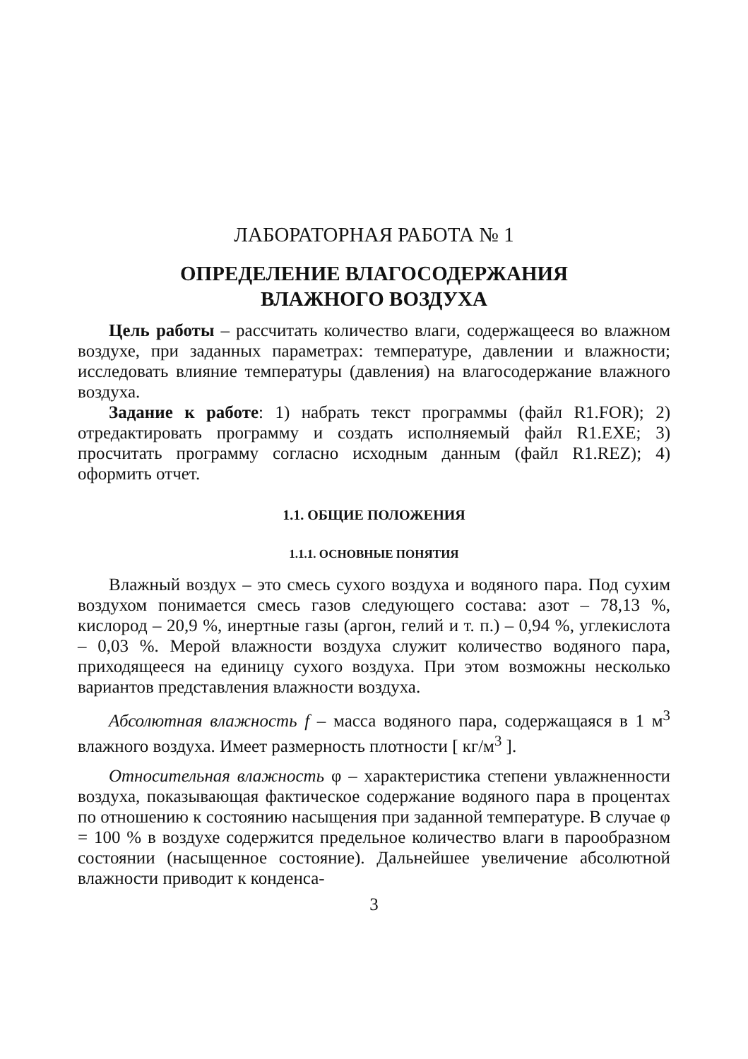ЛАБОРАТОРНАЯ РАБОТА № 1
ОПРЕДЕЛЕНИЕ ВЛАГОСОДЕРЖАНИЯ
ВЛАЖНОГО ВОЗДУХА
Цель работы – рассчитать количество влаги, содержащееся во влажном воздухе, при заданных параметрах: температуре, давлении и влажности; исследовать влияние температуры (давления) на влагосодержание влажного воздуха.
Задание к работе: 1) набрать текст программы (файл R1.FOR); 2) отредактировать программу и создать исполняемый файл R1.EXE; 3) просчитать программу согласно исходным данным (файл R1.REZ); 4) оформить отчет.
1.1. ОБЩИЕ ПОЛОЖЕНИЯ
1.1.1. ОСНОВНЫЕ ПОНЯТИЯ
Влажный воздух – это смесь сухого воздуха и водяного пара. Под сухим воздухом понимается смесь газов следующего состава: азот – 78,13 %, кислород – 20,9 %, инертные газы (аргон, гелий и т. п.) – 0,94 %, углекислота – 0,03 %. Мерой влажности воздуха служит количество водяного пара, приходящееся на единицу сухого воздуха. При этом возможны несколько вариантов представления влажности воздуха.
Абсолютная влажность f – масса водяного пара, содержащаяся в 1 м<sup>3</sup> влажного воздуха. Имеет размерность плотности [ кг/м<sup>3</sup> ].
Относительная влажность φ – характеристика степени увлажненности воздуха, показывающая фактическое содержание водяного пара в процентах по отношению к состоянию насыщения при заданной температуре. В случае φ = 100 % в воздухе содержится предельное количество влаги в парообразном состоянии (насыщенное состояние). Дальнейшее увеличение абсолютной влажности приводит к конденса-
3